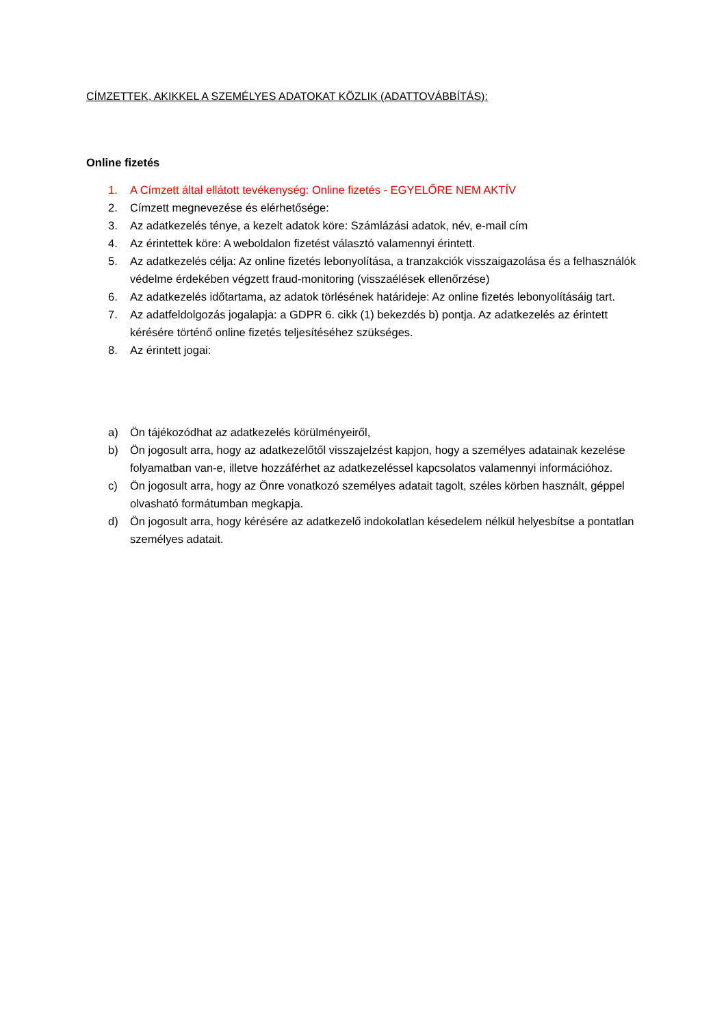CÍMZETTEK, AKIKKEL A SZEMÉLYES ADATOKAT KÖZLIK (ADATTOVÁBBÍTÁS):
Online fizetés
1. A Címzett által ellátott tevékenység: Online fizetés - EGYELŐRE NEM AKTÍV
2. Címzett megnevezése és elérhetősége:
3. Az adatkezelés ténye, a kezelt adatok köre: Számlázási adatok, név, e-mail cím
4. Az érintettek köre: A weboldalon fizetést választó valamennyi érintett.
5. Az adatkezelés célja: Az online fizetés lebonyolítása, a tranzakciók visszaigazolása és a felhasználók védelme érdekében végzett fraud-monitoring (visszaélések ellenőrzése)
6. Az adatkezelés időtartama, az adatok törlésének határideje: Az online fizetés lebonyolításáig tart.
7. Az adatfeldolgozás jogalapja: a GDPR 6. cikk (1) bekezdés b) pontja. Az adatkezelés az érintett kérésére történő online fizetés teljesítéséhez szükséges.
8. Az érintett jogai:
a) Ön tájékozódhat az adatkezelés körülményeiről,
b) Ön jogosult arra, hogy az adatkezelőtől visszajelzést kapjon, hogy a személyes adatainak kezelése folyamatban van-e, illetve hozzáférhet az adatkezeléssel kapcsolatos valamennyi információhoz.
c) Ön jogosult arra, hogy az Önre vonatkozó személyes adatait tagolt, széles körben használt, géppel olvasható formátumban megkapja.
d) Ön jogosult arra, hogy kérésére az adatkezelő indokolatlan késedelem nélkül helyesbítse a pontatlan személyes adatait.